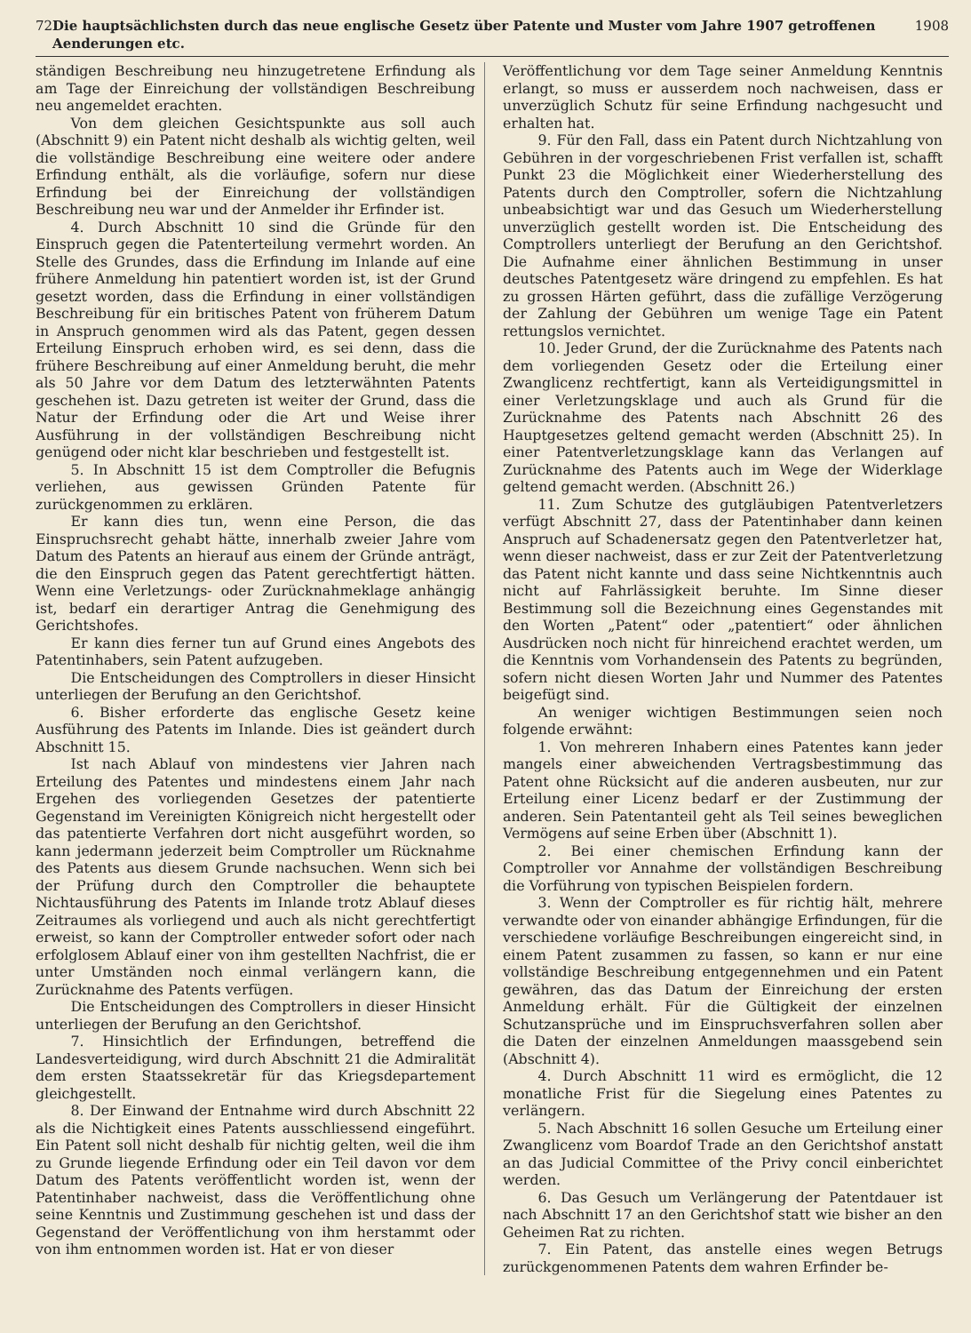72 Die hauptsächlichsten durch das neue englische Gesetz über Patente und Muster vom Jahre 1907 getroffenen Aenderungen etc. 1908
ständigen Beschreibung neu hinzugetretene Erfindung als am Tage der Einreichung der vollständigen Beschreibung neu angemeldet erachten.
Von dem gleichen Gesichtspunkte aus soll auch (Abschnitt 9) ein Patent nicht deshalb als wichtig gelten, weil die vollständige Beschreibung eine weitere oder andere Erfindung enthält, als die vorläufige, sofern nur diese Erfindung bei der Einreichung der vollständigen Beschreibung neu war und der Anmelder ihr Erfinder ist.
4. Durch Abschnitt 10 sind die Gründe für den Einspruch gegen die Patenterteilung vermehrt worden. An Stelle des Grundes, dass die Erfindung im Inlande auf eine frühere Anmeldung hin patentiert worden ist, ist der Grund gesetzt worden, dass die Erfindung in einer vollständigen Beschreibung für ein britisches Patent von früherem Datum in Anspruch genommen wird als das Patent, gegen dessen Erteilung Einspruch erhoben wird, es sei denn, dass die frühere Beschreibung auf einer Anmeldung beruht, die mehr als 50 Jahre vor dem Datum des letzterwähnten Patents geschehen ist. Dazu getreten ist weiter der Grund, dass die Natur der Erfindung oder die Art und Weise ihrer Ausführung in der vollständigen Beschreibung nicht genügend oder nicht klar beschrieben und festgestellt ist.
5. In Abschnitt 15 ist dem Comptroller die Befugnis verliehen, aus gewissen Gründen Patente für zurückgenommen zu erklären.
Er kann dies tun, wenn eine Person, die das Einspruchsrecht gehabt hätte, innerhalb zweier Jahre vom Datum des Patents an hierauf aus einem der Gründe anträgt, die den Einspruch gegen das Patent gerechtfertigt hätten. Wenn eine Verletzungs- oder Zurücknahmeklage anhängig ist, bedarf ein derartiger Antrag die Genehmigung des Gerichtshofes.
Er kann dies ferner tun auf Grund eines Angebots des Patentinhabers, sein Patent aufzugeben.
Die Entscheidungen des Comptrollers in dieser Hinsicht unterliegen der Berufung an den Gerichtshof.
6. Bisher erforderte das englische Gesetz keine Ausführung des Patents im Inlande. Dies ist geändert durch Abschnitt 15.
Ist nach Ablauf von mindestens vier Jahren nach Erteilung des Patentes und mindestens einem Jahr nach Ergehen des vorliegenden Gesetzes der patentierte Gegenstand im Vereinigten Königreich nicht hergestellt oder das patentierte Verfahren dort nicht ausgeführt worden, so kann jedermann jederzeit beim Comptroller um Rücknahme des Patents aus diesem Grunde nachsuchen. Wenn sich bei der Prüfung durch den Comptroller die behauptete Nichtausführung des Patents im Inlande trotz Ablauf dieses Zeitraumes als vorliegend und auch als nicht gerechtfertigt erweist, so kann der Comptroller entweder sofort oder nach erfolglosem Ablauf einer von ihm gestellten Nachfrist, die er unter Umständen noch einmal verlängern kann, die Zurücknahme des Patents verfügen.
Die Entscheidungen des Comptrollers in dieser Hinsicht unterliegen der Berufung an den Gerichtshof.
7. Hinsichtlich der Erfindungen, betreffend die Landesverteidigung, wird durch Abschnitt 21 die Admiralität dem ersten Staatssekretär für das Kriegsdepartement gleichgestellt.
8. Der Einwand der Entnahme wird durch Abschnitt 22 als die Nichtigkeit eines Patents ausschliessend eingeführt. Ein Patent soll nicht deshalb für nichtig gelten, weil die ihm zu Grunde liegende Erfindung oder ein Teil davon vor dem Datum des Patents veröffentlicht worden ist, wenn der Patentinhaber nachweist, dass die Veröffentlichung ohne seine Kenntnis und Zustimmung geschehen ist und dass der Gegenstand der Veröffentlichung von ihm herstammt oder von ihm entnommen worden ist. Hat er von dieser
Veröffentlichung vor dem Tage seiner Anmeldung Kenntnis erlangt, so muss er ausserdem noch nachweisen, dass er unverzüglich Schutz für seine Erfindung nachgesucht und erhalten hat.
9. Für den Fall, dass ein Patent durch Nichtzahlung von Gebühren in der vorgeschriebenen Frist verfallen ist, schafft Punkt 23 die Möglichkeit einer Wiederherstellung des Patents durch den Comptroller, sofern die Nichtzahlung unbeabsichtigt war und das Gesuch um Wiederherstellung unverzüglich gestellt worden ist. Die Entscheidung des Comptrollers unterliegt der Berufung an den Gerichtshof. Die Aufnahme einer ähnlichen Bestimmung in unser deutsches Patentgesetz wäre dringend zu empfehlen. Es hat zu grossen Härten geführt, dass die zufällige Verzögerung der Zahlung der Gebühren um wenige Tage ein Patent rettungslos vernichtet.
10. Jeder Grund, der die Zurücknahme des Patents nach dem vorliegenden Gesetz oder die Erteilung einer Zwanglicenz rechtfertigt, kann als Verteidigungsmittel in einer Verletzungsklage und auch als Grund für die Zurücknahme des Patents nach Abschnitt 26 des Hauptgesetzes geltend gemacht werden (Abschnitt 25). In einer Patentverletzungsklage kann das Verlangen auf Zurücknahme des Patents auch im Wege der Widerklage geltend gemacht werden. (Abschnitt 26.)
11. Zum Schutze des gutgläubigen Patentverletzers verfügt Abschnitt 27, dass der Patentinhaber dann keinen Anspruch auf Schadenersatz gegen den Patentverletzer hat, wenn dieser nachweist, dass er zur Zeit der Patentverletzung das Patent nicht kannte und dass seine Nichtkenntnis auch nicht auf Fahrlässigkeit beruhte. Im Sinne dieser Bestimmung soll die Bezeichnung eines Gegenstandes mit den Worten „Patent“ oder „patentiert“ oder ähnlichen Ausdrücken noch nicht für hinreichend erachtet werden, um die Kenntnis vom Vorhandensein des Patents zu begründen, sofern nicht diesen Worten Jahr und Nummer des Patentes beigefügt sind.
An weniger wichtigen Bestimmungen seien noch folgende erwähnt:
1. Von mehreren Inhabern eines Patentes kann jeder mangels einer abweichenden Vertragsbestimmung das Patent ohne Rücksicht auf die anderen ausbeuten, nur zur Erteilung einer Licenz bedarf er der Zustimmung der anderen. Sein Patentanteil geht als Teil seines beweglichen Vermögens auf seine Erben über (Abschnitt 1).
2. Bei einer chemischen Erfindung kann der Comptroller vor Annahme der vollständigen Beschreibung die Vorführung von typischen Beispielen fordern.
3. Wenn der Comptroller es für richtig hält, mehrere verwandte oder von einander abhängige Erfindungen, für die verschiedene vorläufige Beschreibungen eingereicht sind, in einem Patent zusammen zu fassen, so kann er nur eine vollständige Beschreibung entgegennehmen und ein Patent gewähren, das das Datum der Einreichung der ersten Anmeldung erhält. Für die Gültigkeit der einzelnen Schutzansprüche und im Einspruchsverfahren sollen aber die Daten der einzelnen Anmeldungen maassgebend sein (Abschnitt 4).
4. Durch Abschnitt 11 wird es ermöglicht, die 12 monatliche Frist für die Siegelung eines Patentes zu verlängern.
5. Nach Abschnitt 16 sollen Gesuche um Erteilung einer Zwanglicenz vom Boardof Trade an den Gerichtshof anstatt an das Judicial Committee of the Privy concil einberichtet werden.
6. Das Gesuch um Verlängerung der Patentdauer ist nach Abschnitt 17 an den Gerichtshof statt wie bisher an den Geheimen Rat zu richten.
7. Ein Patent, das anstelle eines wegen Betrugs zurückgenommenen Patents dem wahren Erfinder be-